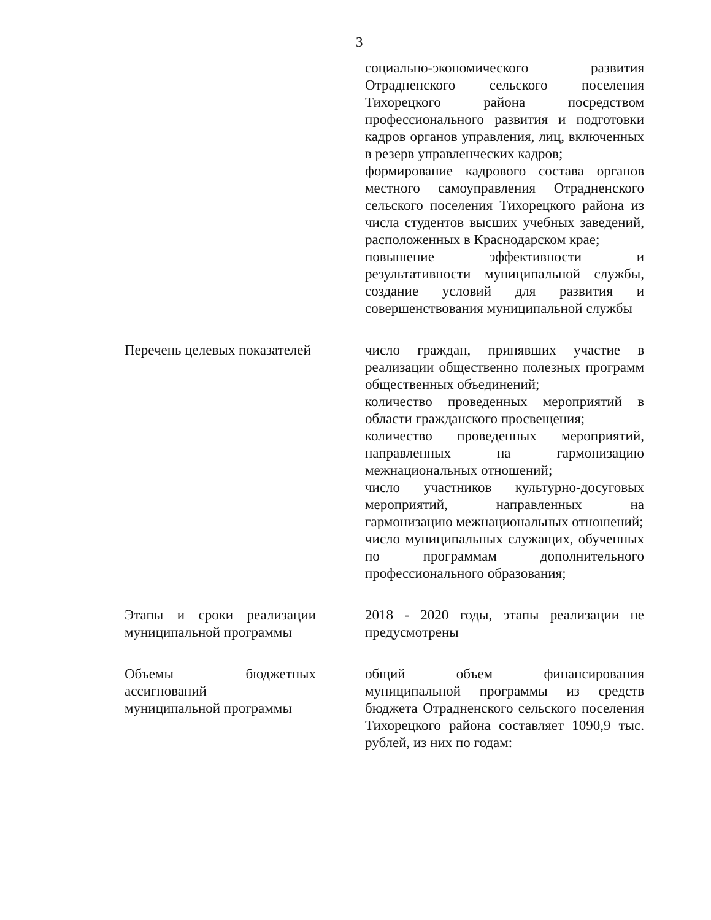3
| | социально-экономического развития Отрадненского сельского поселения Тихорецкого района посредством профессионального развития и подготовки кадров органов управления, лиц, включенных в резерв управленческих кадров; формирование кадрового состава органов местного самоуправления Отрадненского сельского поселения Тихорецкого района из числа студентов высших учебных заведений, расположенных в Краснодарском крае; повышение эффективности и результативности муниципальной службы, создание условий для развития и совершенствования муниципальной службы |
| Перечень целевых показателей | число граждан, принявших участие в реализации общественно полезных программ общественных объединений; количество проведенных мероприятий в области гражданского просвещения; количество проведенных мероприятий, направленных на гармонизацию межнациональных отношений; число участников культурно-досуговых мероприятий, направленных на гармонизацию межнациональных отношений; число муниципальных служащих, обученных по программам дополнительного профессионального образования; |
| Этапы и сроки реализации муниципальной программы | 2018 - 2020 годы, этапы реализации не предусмотрены |
| Объемы бюджетных ассигнований муниципальной программы | общий объем финансирования муниципальной программы из средств бюджета Отрадненского сельского поселения Тихорецкого района составляет 1090,9 тыс. рублей, из них по годам: |